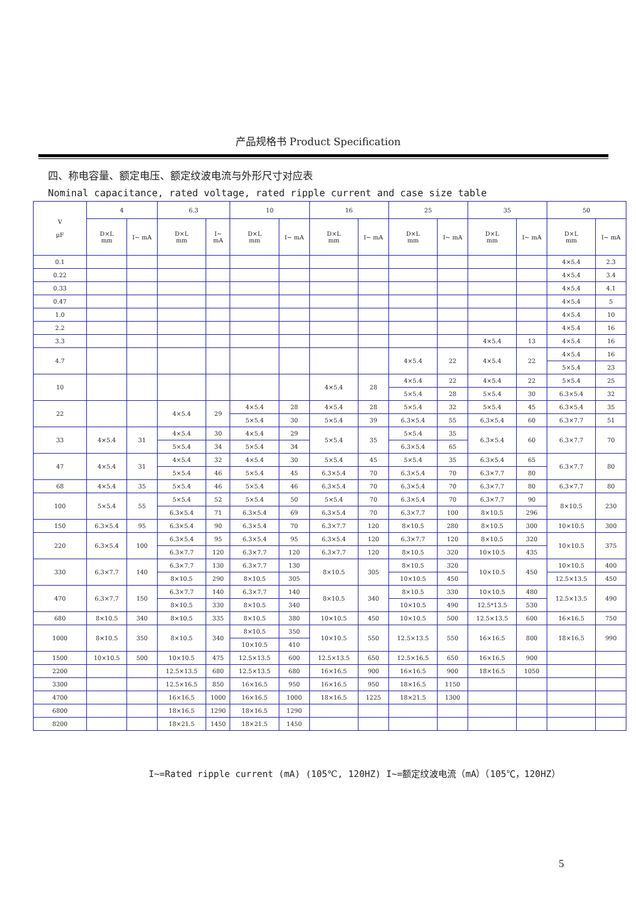产品规格书 Product Specification
四、称电容量、额定电压、额定纹波电流与外形尺寸对应表
Nominal capacitance, rated voltage, rated ripple current and case size table
| V μF | 4 | | 6.3 | | 10 | | 16 | | 25 | | 35 | | 50 | |
| --- | --- | --- | --- | --- | --- | --- | --- | --- | --- | --- | --- | --- | --- | --- |
| | D×L mm | I~ mA | D×L mm | I~ mA | D×L mm | I~ mA | D×L mm | I~ mA | D×L mm | I~ mA | D×L mm | I~ mA | D×L mm | I~ mA |
| 0.1 | | | | | | | | | | | | | 4×5.4 | 2.3 |
| 0.22 | | | | | | | | | | | | | 4×5.4 | 3.4 |
| 0.33 | | | | | | | | | | | | | 4×5.4 | 4.1 |
| 0.47 | | | | | | | | | | | | | 4×5.4 | 5 |
| 1.0 | | | | | | | | | | | | | 4×5.4 | 10 |
| 2.2 | | | | | | | | | | | | | 4×5.4 | 16 |
| 3.3 | | | | | | | | | | | 4×5.4 | 13 | 4×5.4 | 16 |
| 4.7 | | | | | | | | | 4×5.4 | 22 | 4×5.4 | 22 | 4×5.4 | 16 |
| | | | | | | | | | | | | | 5×5.4 | 23 |
| 10 | | | | | | | 4×5.4 | 28 | 4×5.4 | 22 | 4×5.4 | 22 | 5×5.4 | 25 |
| | | | | | | | | | 5×5.4 | 28 | 5×5.4 | 30 | 6.3×5.4 | 32 |
| 22 | | | 4×5.4 | 29 | 4×5.4 | 28 | 4×5.4 | 28 | 5×5.4 | 32 | 5×5.4 | 45 | 6.3×5.4 | 35 |
| | | | | | 5×5.4 | 30 | 5×5.4 | 39 | 6.3×5.4 | 55 | 6.3×5.4 | 60 | 6.3×7.7 | 51 |
| 33 | 4×5.4 | 31 | 4×5.4 | 30 | 4×5.4 | 29 | 5×5.4 | 35 | 5×5.4 | 35 | 6.3×5.4 | 60 | 6.3×7.7 | 70 |
| | | | 5×5.4 | 34 | 5×5.4 | 34 | | | 6.3×5.4 | 65 | | | | |
| 47 | 4×5.4 | 31 | 4×5.4 | 32 | 4×5.4 | 30 | 5×5.4 | 45 | 5×5.4 | 35 | 6.3×5.4 | 65 | 6.3×7.7 | 80 |
| | | | 5×5.4 | 46 | 5×5.4 | 45 | 6.3×5.4 | 70 | 6.3×5.4 | 70 | 6.3×7.7 | 80 | | |
| 68 | 4×5.4 | 35 | 5×5.4 | 46 | 5×5.4 | 46 | 6.3×5.4 | 70 | 6.3×5.4 | 70 | 6.3×7.7 | 80 | 6.3×7.7 | 80 |
| 100 | 5×5.4 | 55 | 5×5.4 | 52 | 5×5.4 | 50 | 5×5.4 | 70 | 6.3×5.4 | 70 | 6.3×7.7 | 90 | 8×10.5 | 230 |
| | | | 6.3×5.4 | 71 | 6.3×5.4 | 69 | 6.3×5.4 | 70 | 6.3×7.7 | 100 | 8×10.5 | 296 | | |
| 150 | 6.3×5.4 | 95 | 6.3×5.4 | 90 | 6.3×5.4 | 70 | 6.3×7.7 | 120 | 8×10.5 | 280 | 8×10.5 | 300 | 10×10.5 | 300 |
| 220 | 6.3×5.4 | 100 | 6.3×5.4 | 95 | 6.3×5.4 | 95 | 6.3×5.4 | 120 | 6.3×7.7 | 120 | 8×10.5 | 320 | 10×10.5 | 375 |
| | | | 6.3×7.7 | 120 | 6.3×7.7 | 120 | 6.3×7.7 | 120 | 8×10.5 | 320 | 10×10.5 | 435 | | |
| 330 | 6.3×7.7 | 140 | 6.3×7.7 | 130 | 6.3×7.7 | 130 | 8×10.5 | 305 | 8×10.5 | 320 | 10×10.5 | 450 | 10×10.5 | 400 |
| | | | 8×10.5 | 290 | 8×10.5 | 305 | | | 10×10.5 | 450 | | | 12.5×13.5 | 450 |
| 470 | 6.3×7.7 | 150 | 6.3×7.7 | 140 | 6.3×7.7 | 140 | 8×10.5 | 340 | 8×10.5 | 330 | 10×10.5 | 480 | 12.5×13.5 | 490 |
| | | | 8×10.5 | 330 | 8×10.5 | 340 | | | 10×10.5 | 490 | 12.5*13.5 | 530 | | |
| 680 | 8×10.5 | 340 | 8×10.5 | 335 | 8×10.5 | 380 | 10×10.5 | 450 | 10×10.5 | 500 | 12.5×13.5 | 600 | 16×16.5 | 750 |
| 1000 | 8×10.5 | 350 | 8×10.5 | 340 | 8×10.5 | 350 | 10×10.5 | 550 | 12.5×13.5 | 550 | 16×16.5 | 800 | 18×16.5 | 990 |
| | | | | | 10×10.5 | 410 | | | | | | | | |
| 1500 | 10×10.5 | 500 | 10×10.5 | 475 | 12.5×13.5 | 600 | 12.5×13.5 | 650 | 12.5×16.5 | 650 | 16×16.5 | 900 | | |
| 2200 | | | 12.5×13.5 | 680 | 12.5×13.5 | 680 | 16×16.5 | 900 | 16×16.5 | 900 | 18×16.5 | 1050 | | |
| 3300 | | | 12.5×16.5 | 850 | 16×16.5 | 950 | 16×16.5 | 950 | 18×16.5 | 1150 | | | | |
| 4700 | | | 16×16.5 | 1000 | 16×16.5 | 1000 | 18×16.5 | 1225 | 18×21.5 | 1300 | | | | |
| 6800 | | | 18×16.5 | 1290 | 18×16.5 | 1290 | | | | | | | | |
| 8200 | | | 18×21.5 | 1450 | 18×21.5 | 1450 | | | | | | | | |
I~=Rated ripple current (mA) (105℃, 120HZ) I~=额定纹波电流（mA）（105℃，120HZ）
5